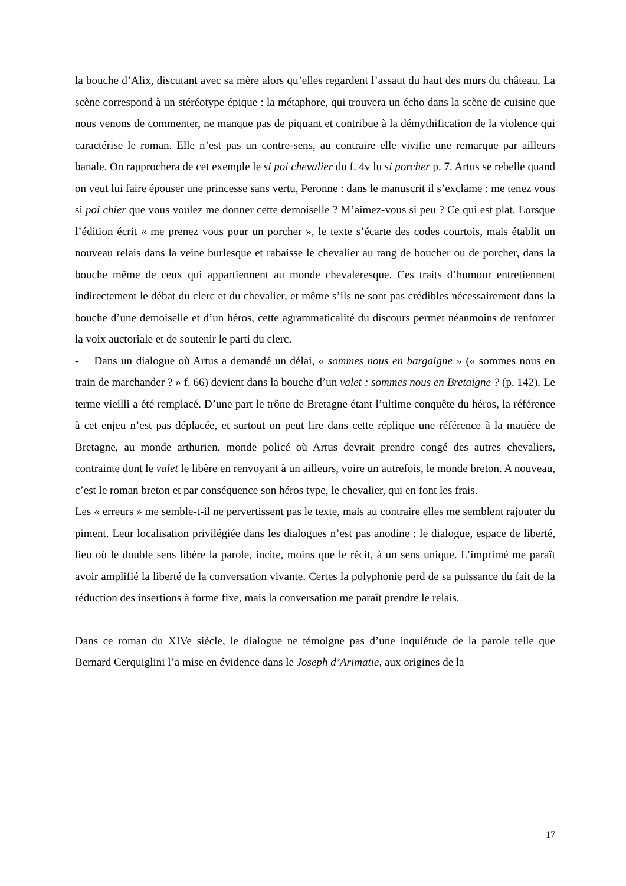la bouche d’Alix, discutant avec sa mère alors qu’elles regardent l’assaut du haut des murs du château. La scène correspond à un stéréotype épique : la métaphore, qui trouvera un écho dans la scène de cuisine que nous venons de commenter, ne manque pas de piquant et contribue à la démythification de la violence qui caractérise le roman. Elle n’est pas un contre-sens, au contraire elle vivifie une remarque par ailleurs banale. On rapprochera de cet exemple le si poi chevalier du f. 4v lu si porcher p. 7. Artus se rebelle quand on veut lui faire épouser une princesse sans vertu, Peronne : dans le manuscrit il s’exclame : me tenez vous si poi chier que vous voulez me donner cette demoiselle ? M’aimez-vous si peu ? Ce qui est plat. Lorsque l’édition écrit « me prenez vous pour un porcher », le texte s’écarte des codes courtois, mais établit un nouveau relais dans la veine burlesque et rabaisse le chevalier au rang de boucher ou de porcher, dans la bouche même de ceux qui appartiennent au monde chevaleresque. Ces traits d’humour entretiennent indirectement le débat du clerc et du chevalier, et même s’ils ne sont pas crédibles nécessairement dans la bouche d’une demoiselle et d’un héros, cette agrammaticalité du discours permet néanmoins de renforcer la voix auctoriale et de soutenir le parti du clerc.
- Dans un dialogue où Artus a demandé un délai, « sommes nous en bargaigne » (« sommes nous en train de marchander ? » f. 66) devient dans la bouche d’un valet : sommes nous en Bretaigne ? (p. 142). Le terme vieilli a été remplacé. D’une part le trône de Bretagne étant l’ultime conquête du héros, la référence à cet enjeu n’est pas déplacée, et surtout on peut lire dans cette réplique une référence à la matière de Bretagne, au monde arthurien, monde policé où Artus devrait prendre congé des autres chevaliers, contrainte dont le valet le libère en renvoyant à un ailleurs, voire un autrefois, le monde breton. A nouveau, c’est le roman breton et par conséquence son héros type, le chevalier, qui en font les frais.
Les « erreurs » me semble-t-il ne pervertissent pas le texte, mais au contraire elles me semblent rajouter du piment. Leur localisation privilégiée dans les dialogues n’est pas anodine : le dialogue, espace de liberté, lieu où le double sens libère la parole, incite, moins que le récit, à un sens unique. L’imprimé me paraît avoir amplifié la liberté de la conversation vivante. Certes la polyphonie perd de sa puissance du fait de la réduction des insertions à forme fixe, mais la conversation me paraît prendre le relais.
Dans ce roman du XIVe siècle, le dialogue ne témoigne pas d’une inquiétude de la parole telle que Bernard Cerquiglini l’a mise en évidence dans le Joseph d’Arimatie, aux origines de la
17